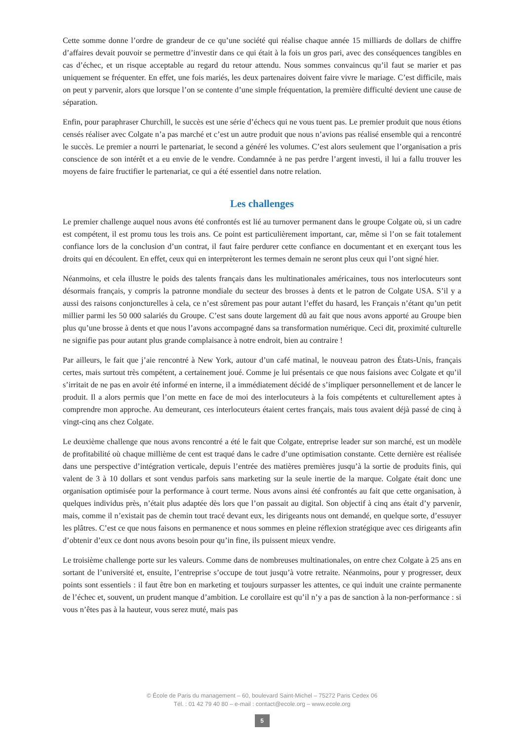Cette somme donne l’ordre de grandeur de ce qu’une société qui réalise chaque année 15 milliards de dollars de chiffre d’affaires devait pouvoir se permettre d’investir dans ce qui était à la fois un gros pari, avec des conséquences tangibles en cas d’échec, et un risque acceptable au regard du retour attendu. Nous sommes convaincus qu’il faut se marier et pas uniquement se fréquenter. En effet, une fois mariés, les deux partenaires doivent faire vivre le mariage. C’est difficile, mais on peut y parvenir, alors que lorsque l’on se contente d’une simple fréquentation, la première difficulté devient une cause de séparation.
Enfin, pour paraphraser Churchill, le succès est une série d’échecs qui ne vous tuent pas. Le premier produit que nous étions censés réaliser avec Colgate n’a pas marché et c’est un autre produit que nous n’avions pas réalisé ensemble qui a rencontré le succès. Le premier a nourri le partenariat, le second a généré les volumes. C’est alors seulement que l’organisation a pris conscience de son intérêt et a eu envie de le vendre. Condamnée à ne pas perdre l’argent investi, il lui a fallu trouver les moyens de faire fructifier le partenariat, ce qui a été essentiel dans notre relation.
Les challenges
Le premier challenge auquel nous avons été confrontés est lié au turnover permanent dans le groupe Colgate où, si un cadre est compétent, il est promu tous les trois ans. Ce point est particulièrement important, car, même si l’on se fait totalement confiance lors de la conclusion d’un contrat, il faut faire perdurer cette confiance en documentant et en exerçant tous les droits qui en découlent. En effet, ceux qui en interprèteront les termes demain ne seront plus ceux qui l’ont signé hier.
Néanmoins, et cela illustre le poids des talents français dans les multinationales américaines, tous nos interlocuteurs sont désormais français, y compris la patronne mondiale du secteur des brosses à dents et le patron de Colgate USA. S’il y a aussi des raisons conjoncturelles à cela, ce n’est sûrement pas pour autant l’effet du hasard, les Français n’étant qu’un petit millier parmi les 50 000 salariés du Groupe. C’est sans doute largement dû au fait que nous avons apporté au Groupe bien plus qu’une brosse à dents et que nous l’avons accompagné dans sa transformation numérique. Ceci dit, proximité culturelle ne signifie pas pour autant plus grande complaisance à notre endroit, bien au contraire !
Par ailleurs, le fait que j’aie rencontré à New York, autour d’un café matinal, le nouveau patron des États-Unis, français certes, mais surtout très compétent, a certainement joué. Comme je lui présentais ce que nous faisions avec Colgate et qu’il s’irritait de ne pas en avoir été informé en interne, il a immédiatement décidé de s’impliquer personnellement et de lancer le produit. Il a alors permis que l’on mette en face de moi des interlocuteurs à la fois compétents et culturellement aptes à comprendre mon approche. Au demeurant, ces interlocuteurs étaient certes français, mais tous avaient déjà passé de cinq à vingt-cinq ans chez Colgate.
Le deuxième challenge que nous avons rencontré a été le fait que Colgate, entreprise leader sur son marché, est un modèle de profitabilité où chaque millième de cent est traqué dans le cadre d’une optimisation constante. Cette dernière est réalisée dans une perspective d’intégration verticale, depuis l’entrée des matières premières jusqu’à la sortie de produits finis, qui valent de 3 à 10 dollars et sont vendus parfois sans marketing sur la seule inertie de la marque. Colgate était donc une organisation optimisée pour la performance à court terme. Nous avons ainsi été confrontés au fait que cette organisation, à quelques individus près, n’était plus adaptée dès lors que l’on passait au digital. Son objectif à cinq ans était d’y parvenir, mais, comme il n’existait pas de chemin tout tracé devant eux, les dirigeants nous ont demandé, en quelque sorte, d’essuyer les plâtres. C’est ce que nous faisons en permanence et nous sommes en pleine réflexion stratégique avec ces dirigeants afin d’obtenir d’eux ce dont nous avons besoin pour qu’in fine, ils puissent mieux vendre.
Le troisième challenge porte sur les valeurs. Comme dans de nombreuses multinationales, on entre chez Colgate à 25 ans en sortant de l’université et, ensuite, l’entreprise s’occupe de tout jusqu’à votre retraite. Néanmoins, pour y progresser, deux points sont essentiels : il faut être bon en marketing et toujours surpasser les attentes, ce qui induit une crainte permanente de l’échec et, souvent, un prudent manque d’ambition. Le corollaire est qu’il n’y a pas de sanction à la non-performance : si vous n’êtes pas à la hauteur, vous serez muté, mais pas
© École de Paris du management – 60, boulevard Saint-Michel – 75272 Paris Cedex 06
Tél. : 01 42 79 40 80 – e-mail : contact@ecole.org – www.ecole.org
5